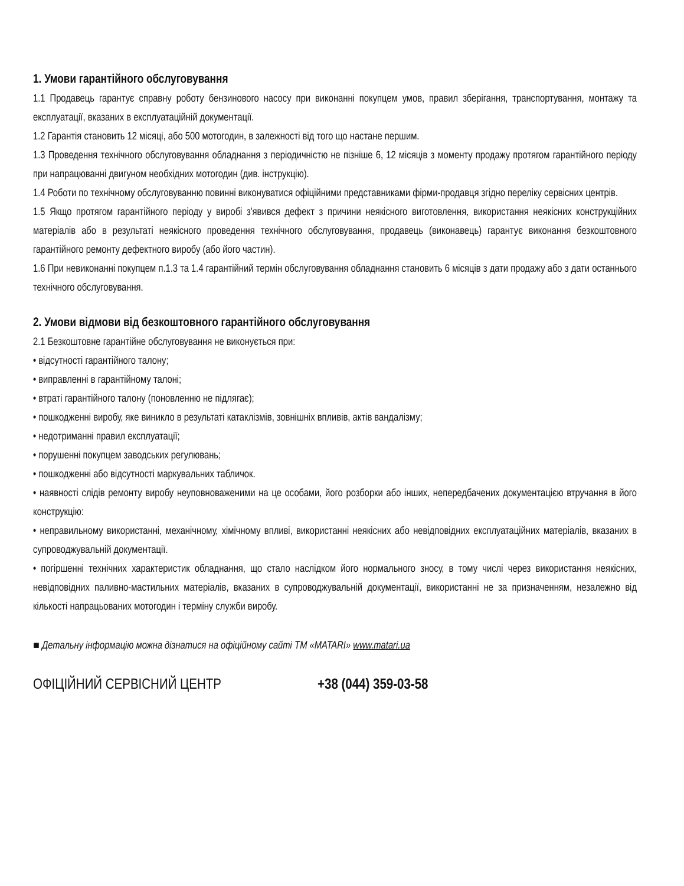1. Умови гарантійного обслуговування
1.1 Продавець гарантує справну роботу бензинового насосу при виконанні покупцем умов, правил зберігання, транспортування, монтажу та експлуатації, вказаних в експлуатаційній документації.
1.2 Гарантія становить 12 місяці, або 500 мотогодин, в залежності від того що настане першим.
1.3 Проведення технічного обслуговування обладнання з періодичністю не пізніше 6, 12 місяців з моменту продажу протягом гарантійного періоду при напрацюванні двигуном необхідних мотогодин (див. інструкцію).
1.4 Роботи по технічному обслуговуванню повинні виконуватися офіційними представниками фірми-продавця згідно переліку сервісних центрів.
1.5 Якщо протягом гарантійного періоду у виробі з'явився дефект з причини неякісного виготовлення, використання неякісних конструкційних матеріалів або в результаті неякісного проведення технічного обслуговування, продавець (виконавець) гарантує виконання безкоштовного гарантійного ремонту дефектного виробу (або його частин).
1.6 При невиконанні покупцем п.1.3 та 1.4 гарантійний термін обслуговування обладнання становить 6 місяців з дати продажу або з дати останнього технічного обслуговування.
2. Умови відмови від безкоштовного гарантійного обслуговування
2.1 Безкоштовне гарантійне обслуговування не виконується при:
• відсутності гарантійного талону;
• виправленні в гарантійному талоні;
• втраті гарантійного талону (поновленню не підлягає);
• пошкодженні виробу, яке виникло в результаті катаклізмів, зовнішніх впливів, актів вандалізму;
• недотриманні правил експлуатації;
• порушенні покупцем заводських регулювань;
• пошкодженні або відсутності маркувальних табличок.
• наявності слідів ремонту виробу неуповноваженими на це особами, його розборки або інших, непередбачених документацією втручання в його конструкцію:
• неправильному використанні, механічному, хімічному впливі, використанні неякісних або невідповідних експлуатаційних матеріалів, вказаних в супроводжувальній документації.
• погіршенні технічних характеристик обладнання, що стало наслідком його нормального зносу, в тому числі через використання неякісних, невідповідних паливно-мастильних матеріалів, вказаних в супроводжувальній документації, використанні не за призначенням, незалежно від кількості напрацьованих мотогодин і терміну служби виробу.
■ Детальну інформацію можна дізнатися на офіційному сайті ТМ «MATARI» www.matari.ua
ОФІЦІЙНИЙ СЕРВІСНИЙ ЦЕНТР +38 (044) 359-03-58